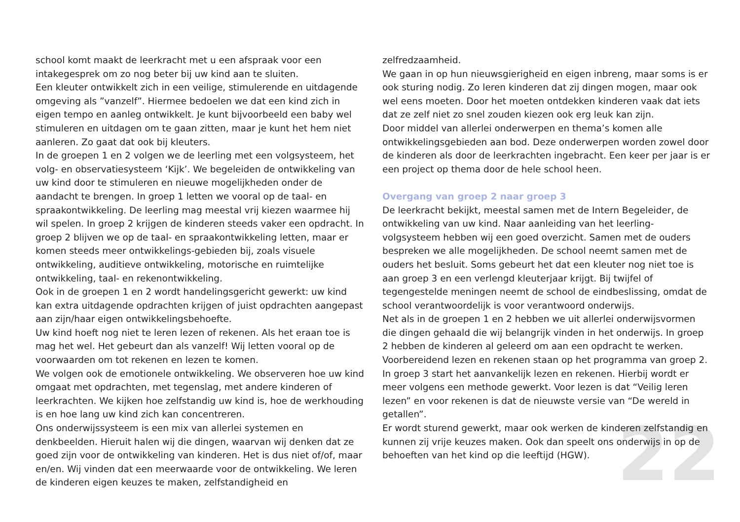22
school komt maakt de leerkracht met u een afspraak voor een intakegesprek om zo nog beter bij uw kind aan te sluiten.
Een kleuter ontwikkelt zich in een veilige, stimulerende en uitdagende omgeving als ”vanzelf”. Hiermee bedoelen we dat een kind zich in eigen tempo en aanleg ontwikkelt. Je kunt bijvoorbeeld een baby wel stimuleren en uitdagen om te gaan zitten, maar je kunt het hem niet aanleren. Zo gaat dat ook bij kleuters.
In de groepen 1 en 2 volgen we de leerling met een volgsysteem, het volg- en observatiesysteem ‘Kijk’. We begeleiden de ontwikkeling van uw kind door te stimuleren en nieuwe mogelijkheden onder de aandacht te brengen. In groep 1 letten we vooral op de taal- en spraakontwikkeling. De leerling mag meestal vrij kiezen waarmee hij wil spelen. In groep 2 krijgen de kinderen steeds vaker een opdracht. In groep 2 blijven we op de taal- en spraakontwikkeling letten, maar er komen steeds meer ontwikkelings-gebieden bij, zoals visuele ontwikkeling, auditieve ontwikkeling, motorische en ruimtelijke ontwikkeling, taal- en rekenontwikkeling.
Ook in de groepen 1 en 2 wordt handelingsgericht gewerkt: uw kind kan extra uitdagende opdrachten krijgen of juist opdrachten aangepast aan zijn/haar eigen ontwikkelingsbehoefte.
Uw kind hoeft nog niet te leren lezen of rekenen. Als het eraan toe is mag het wel. Het gebeurt dan als vanzelf! Wij letten vooral op de voorwaarden om tot rekenen en lezen te komen.
We volgen ook de emotionele ontwikkeling. We observeren hoe uw kind omgaat met opdrachten, met tegenslag, met andere kinderen of leerkrachten. We kijken hoe zelfstandig uw kind is, hoe de werkhouding is en hoe lang uw kind zich kan concentreren.
Ons onderwijssysteem is een mix van allerlei systemen en denkbeelden. Hieruit halen wij die dingen, waarvan wij denken dat ze goed zijn voor de ontwikkeling van kinderen. Het is dus niet of/of, maar en/en. Wij vinden dat een meerwaarde voor de ontwikkeling. We leren de kinderen eigen keuzes te maken, zelfstandigheid en
zelfredzaamheid.
We gaan in op hun nieuwsgierigheid en eigen inbreng, maar soms is er ook sturing nodig. Zo leren kinderen dat zij dingen mogen, maar ook wel eens moeten. Door het moeten ontdekken kinderen vaak dat iets dat ze zelf niet zo snel zouden kiezen ook erg leuk kan zijn.
Door middel van allerlei onderwerpen en thema’s komen alle ontwikkelingsgebieden aan bod. Deze onderwerpen worden zowel door de kinderen als door de leerkrachten ingebracht. Een keer per jaar is er een project op thema door de hele school heen.
Overgang van groep 2 naar groep 3
De leerkracht bekijkt, meestal samen met de Intern Begeleider, de ontwikkeling van uw kind. Naar aanleiding van het leerling- volgsysteem hebben wij een goed overzicht. Samen met de ouders bespreken we alle mogelijkheden. De school neemt samen met de ouders het besluit. Soms gebeurt het dat een kleuter nog niet toe is aan groep 3 en een verlengd kleuterjaar krijgt. Bij twijfel of tegengestelde meningen neemt de school de eindbeslissing, omdat de school verantwoordelijk is voor verantwoord onderwijs.
Net als in de groepen 1 en 2 hebben we uit allerlei onderwijsvormen die dingen gehaald die wij belangrijk vinden in het onderwijs. In groep 2 hebben de kinderen al geleerd om aan een opdracht te werken. Voorbereidend lezen en rekenen staan op het programma van groep 2.
In groep 3 start het aanvankelijk lezen en rekenen. Hierbij wordt er meer volgens een methode gewerkt. Voor lezen is dat “Veilig leren lezen” en voor rekenen is dat de nieuwste versie van “De wereld in getallen”.
Er wordt sturend gewerkt, maar ook werken de kinderen zelfstandig en kunnen zij vrije keuzes maken. Ook dan speelt ons onderwijs in op de behoeften van het kind op die leeftijd (HGW).